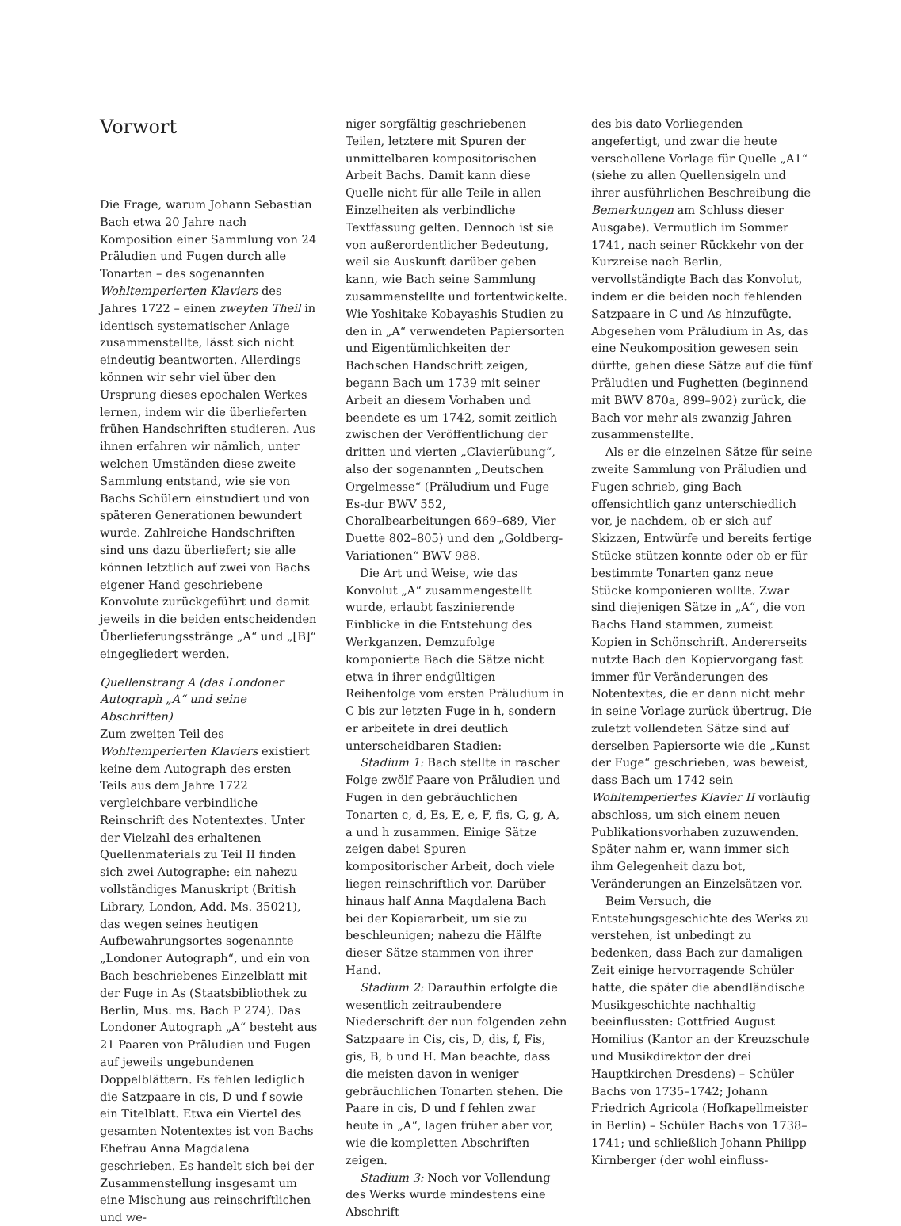Vorwort
Die Frage, warum Johann Sebastian Bach etwa 20 Jahre nach Komposition einer Sammlung von 24 Präludien und Fugen durch alle Tonarten – des sogenannten Wohltemperierten Klaviers des Jahres 1722 – einen zweyten Theil in identisch systematischer Anlage zusammenstellte, lässt sich nicht eindeutig beantworten. Allerdings können wir sehr viel über den Ursprung dieses epochalen Werkes lernen, indem wir die überlieferten frühen Handschriften studieren. Aus ihnen erfahren wir nämlich, unter welchen Umständen diese zweite Sammlung entstand, wie sie von Bachs Schülern einstudiert und von späteren Generationen bewundert wurde. Zahlreiche Handschriften sind uns dazu überliefert; sie alle können letztlich auf zwei von Bachs eigener Hand geschriebene Konvolute zurückgeführt und damit jeweils in die beiden entscheidenden Überlieferungsstränge „A“ und „[B]“ eingegliedert werden.
Quellenstrang A (das Londoner Autograph „A“ und seine Abschriften)
Zum zweiten Teil des Wohltemperierten Klaviers existiert keine dem Autograph des ersten Teils aus dem Jahre 1722 vergleichbare verbindliche Reinschrift des Notentextes. Unter der Vielzahl des erhaltenen Quellenmaterials zu Teil II finden sich zwei Autographe: ein nahezu vollständiges Manuskript (British Library, London, Add. Ms. 35021), das wegen seines heutigen Aufbewahrungsortes sogenannte „Londoner Autograph“, und ein von Bach beschriebenes Einzelblatt mit der Fuge in As (Staatsbibliothek zu Berlin, Mus. ms. Bach P 274). Das Londoner Autograph „A“ besteht aus 21 Paaren von Präludien und Fugen auf jeweils ungebundenen Doppelblättern. Es fehlen lediglich die Satzpaare in cis, D und f sowie ein Titelblatt. Etwa ein Viertel des gesamten Notentextes ist von Bachs Ehefrau Anna Magdalena geschrieben. Es handelt sich bei der Zusammenstellung insgesamt um eine Mischung aus reinschriftlichen und we-
niger sorgfältig geschriebenen Teilen, letztere mit Spuren der unmittelbaren kompositorischen Arbeit Bachs. Damit kann diese Quelle nicht für alle Teile in allen Einzelheiten als verbindliche Textfassung gelten. Dennoch ist sie von außerordentlicher Bedeutung, weil sie Auskunft darüber geben kann, wie Bach seine Sammlung zusammenstellte und fortentwickelte. Wie Yoshitake Kobayashis Studien zu den in „A“ verwendeten Papiersorten und Eigentümlichkeiten der Bachschen Handschrift zeigen, begann Bach um 1739 mit seiner Arbeit an diesem Vorhaben und beendete es um 1742, somit zeitlich zwischen der Veröffentlichung der dritten und vierten „Clavierübung“, also der sogenannten „Deutschen Orgelmesse“ (Präludium und Fuge Es-dur BWV 552, Choralbearbeitungen 669–689, Vier Duette 802–805) und den „Goldberg-Variationen“ BWV 988.
Die Art und Weise, wie das Konvolut „A“ zusammengestellt wurde, erlaubt faszinierende Einblicke in die Entstehung des Werkganzen. Demzufolge komponierte Bach die Sätze nicht etwa in ihrer endgültigen Reihenfolge vom ersten Präludium in C bis zur letzten Fuge in h, sondern er arbeitete in drei deutlich unterscheidbaren Stadien:
Stadium 1: Bach stellte in rascher Folge zwölf Paare von Präludien und Fugen in den gebräuchlichen Tonarten c, d, Es, E, e, F, fis, G, g, A, a und h zusammen. Einige Sätze zeigen dabei Spuren kompositorischer Arbeit, doch viele liegen reinschriftlich vor. Darüber hinaus half Anna Magdalena Bach bei der Kopierarbeit, um sie zu beschleunigen; nahezu die Hälfte dieser Sätze stammen von ihrer Hand.
Stadium 2: Daraufhin erfolgte die wesentlich zeitraubendere Niederschrift der nun folgenden zehn Satzpaare in Cis, cis, D, dis, f, Fis, gis, B, b und H. Man beachte, dass die meisten davon in weniger gebräuchlichen Tonarten stehen. Die Paare in cis, D und f fehlen zwar heute in „A“, lagen früher aber vor, wie die kompletten Abschriften zeigen.
Stadium 3: Noch vor Vollendung des Werks wurde mindestens eine Abschrift
des bis dato Vorliegenden angefertigt, und zwar die heute verschollene Vorlage für Quelle „A1“ (siehe zu allen Quellensigeln und ihrer ausführlichen Beschreibung die Bemerkungen am Schluss dieser Ausgabe). Vermutlich im Sommer 1741, nach seiner Rückkehr von der Kurzreise nach Berlin, vervollständigte Bach das Konvolut, indem er die beiden noch fehlenden Satzpaare in C und As hinzufügte. Abgesehen vom Präludium in As, das eine Neukomposition gewesen sein dürfte, gehen diese Sätze auf die fünf Präludien und Fughetten (beginnend mit BWV 870a, 899–902) zurück, die Bach vor mehr als zwanzig Jahren zusammenstellte.
Als er die einzelnen Sätze für seine zweite Sammlung von Präludien und Fugen schrieb, ging Bach offensichtlich ganz unterschiedlich vor, je nachdem, ob er sich auf Skizzen, Entwürfe und bereits fertige Stücke stützen konnte oder ob er für bestimmte Tonarten ganz neue Stücke komponieren wollte. Zwar sind diejenigen Sätze in „A“, die von Bachs Hand stammen, zumeist Kopien in Schönschrift. Andererseits nutzte Bach den Kopiervorgang fast immer für Veränderungen des Notentextes, die er dann nicht mehr in seine Vorlage zurück übertrug. Die zuletzt vollendeten Sätze sind auf derselben Papiersorte wie die „Kunst der Fuge“ geschrieben, was beweist, dass Bach um 1742 sein Wohltemperiertes Klavier II vorläufig abschloss, um sich einem neuen Publikationsvorhaben zuzuwenden. Später nahm er, wann immer sich ihm Gelegenheit dazu bot, Veränderungen an Einzelsätzen vor.
Beim Versuch, die Entstehungsgeschichte des Werks zu verstehen, ist unbedingt zu bedenken, dass Bach zur damaligen Zeit einige hervorragende Schüler hatte, die später die abendländische Musikgeschichte nachhaltig beeinflussten: Gottfried August Homilius (Kantor an der Kreuzschule und Musikdirektor der drei Hauptkirchen Dresdens) – Schüler Bachs von 1735–1742; Johann Friedrich Agricola (Hofkapellmeister in Berlin) – Schüler Bachs von 1738–1741; und schließlich Johann Philipp Kirnberger (der wohl einfluss-